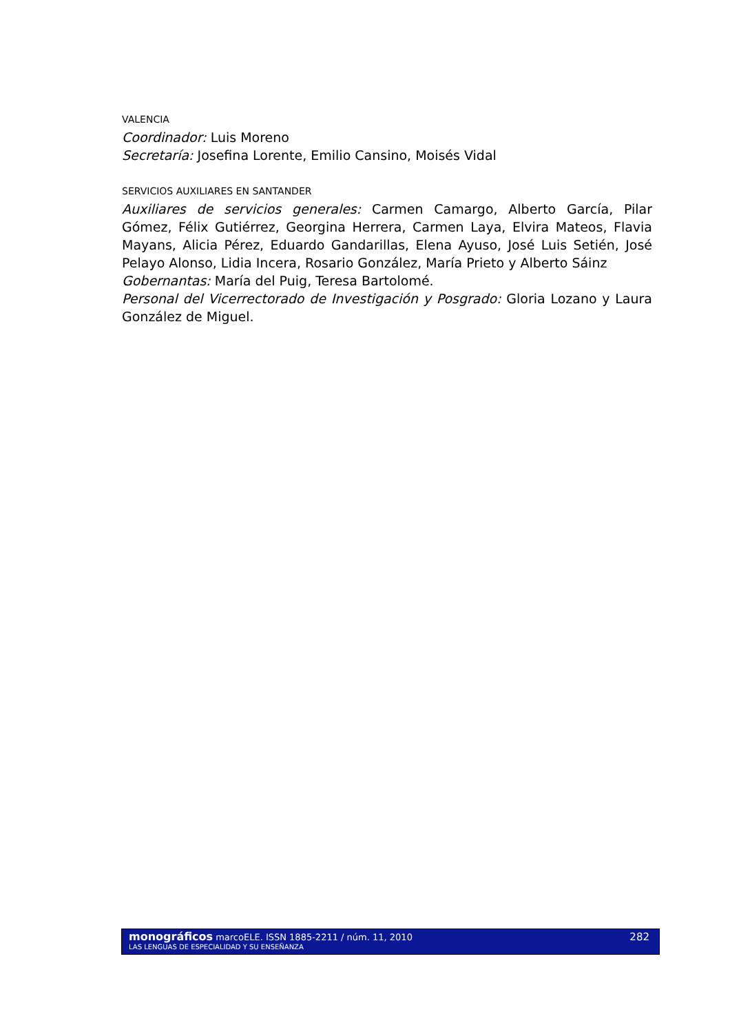VALENCIA
Coordinador: Luis Moreno
Secretaría: Josefina Lorente, Emilio Cansino, Moisés Vidal
SERVICIOS AUXILIARES EN SANTANDER
Auxiliares de servicios generales: Carmen Camargo, Alberto García, Pilar Gómez, Félix Gutiérrez, Georgina Herrera, Carmen Laya, Elvira Mateos, Flavia Mayans, Alicia Pérez, Eduardo Gandarillas, Elena Ayuso, José Luis Setién, José Pelayo Alonso, Lidia Incera, Rosario González, María Prieto y Alberto Sáinz
Gobernantas: María del Puig, Teresa Bartolomé.
Personal del Vicerrectorado de Investigación y Posgrado: Gloria Lozano y Laura González de Miguel.
monográficos marcoELE. ISSN 1885-2211 / núm. 11, 2010
LAS LENGUAS DE ESPECIALIDAD Y SU ENSEÑANZA
282